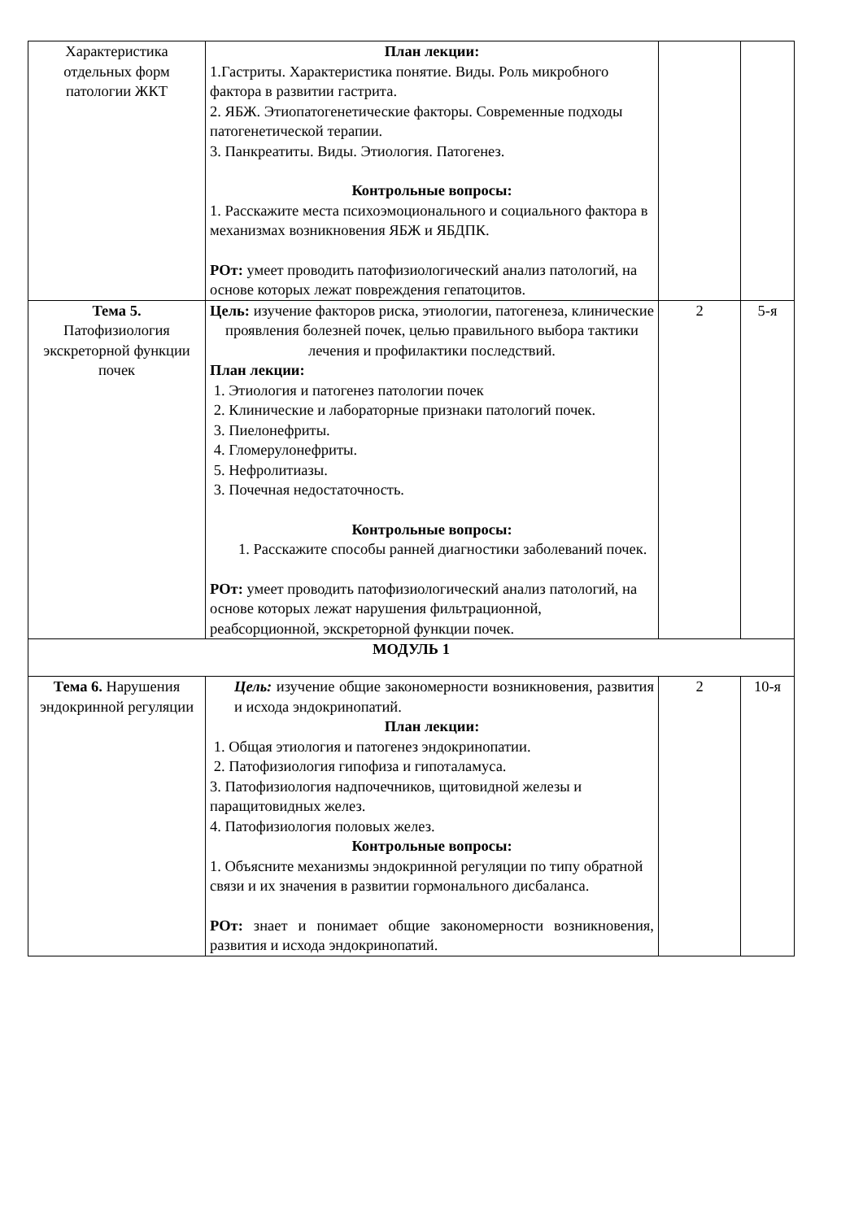| Характеристика отдельных форм патологии ЖКТ | План лекции: 1.Гастриты. Характеристика понятие. Виды. Роль микробного фактора в развитии гастрита. 2. ЯБЖ. Этиопатогенетические факторы. Современные подходы патогенетической терапии. 3. Панкреатиты. Виды. Этиология. Патогенез. Контрольные вопросы: 1. Расскажите места психоэмоционального и социального фактора в механизмах возникновения ЯБЖ и ЯБДПК. РОт: умеет проводить патофизиологический анализ патологий, на основе которых лежат повреждения гепатоцитов. | | |
| Тема 5. Патофизиология экскреторной функции почек | Цель: изучение факторов риска, этиологии, патогенеза, клинические проявления болезней почек, целью правильного выбора тактики лечения и профилактики последствий. План лекции: 1. Этиология и патогенез патологии почек 2. Клинические и лабораторные признаки патологий почек. 3. Пиелонефриты. 4. Гломерулонефриты. 5. Нефролитиазы. 3. Почечная недостаточность. Контрольные вопросы: 1. Расскажите способы ранней диагностики заболеваний почек. РОт: умеет проводить патофизиологический анализ патологий, на основе которых лежат нарушения фильтрационной, реабсорционной, экскреторной функции почек. | 2 | 5-я |
| МОДУЛЬ 1 | | | |
| Тема 6. Нарушения эндокринной регуляции | Цель: изучение общие закономерности возникновения, развития и исхода эндокринопатий. План лекции: 1. Общая этиология и патогенез эндокринопатии. 2. Патофизиология гипофиза и гипоталамуса. 3. Патофизиология надпочечников, щитовидной железы и паращитовидных желез. 4. Патофизиология половых желез. Контрольные вопросы: 1. Объясните механизмы эндокринной регуляции по типу обратной связи и их значения в развитии гормонального дисбаланса. РОт: знает и понимает общие закономерности возникновения, развития и исхода эндокринопатий. | 2 | 10-я |